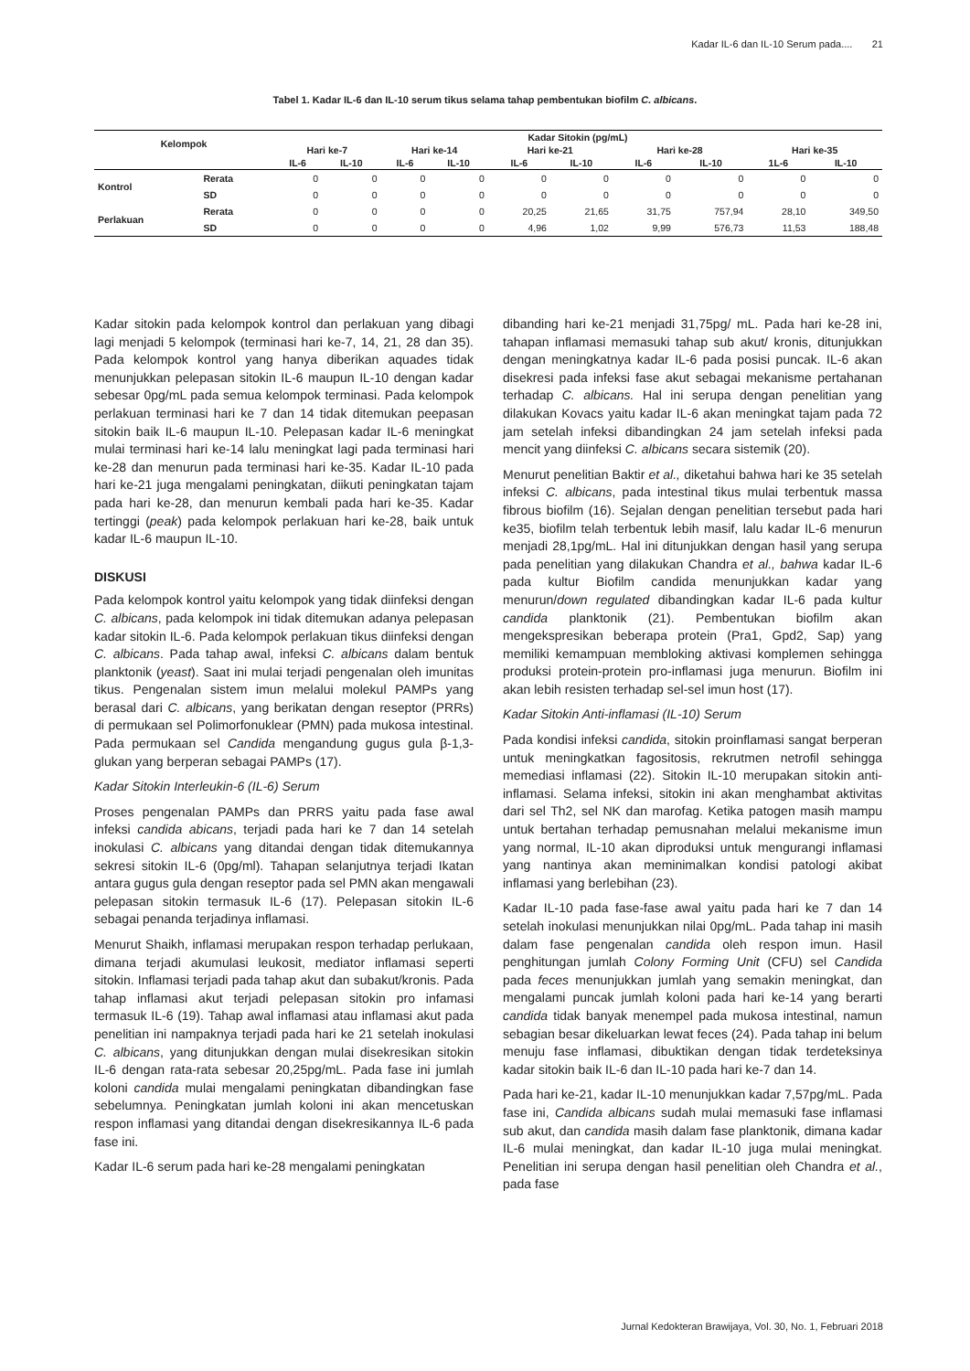Kadar IL-6 dan IL-10 Serum pada.... 21
Tabel 1. Kadar IL-6 dan IL-10 serum tikus selama tahap pembentukan biofilm C. albicans.
| Kelompok | | Kadar Sitokin (pg/mL) | | | | | | | | | |
| --- | --- | --- | --- | --- | --- | --- | --- | --- | --- | --- | --- |
| | | Hari ke-7 | | Hari ke-14 | | Hari ke-21 | | Hari ke-28 | | Hari ke-35 | |
| | | IL-6 | IL-10 | IL-6 | IL-10 | IL-6 | IL-10 | IL-6 | IL-10 | 1L-6 | IL-10 |
| Kontrol | Rerata | 0 | 0 | 0 | 0 | 0 | 0 | 0 | 0 | 0 | 0 |
| | SD | 0 | 0 | 0 | 0 | 0 | 0 | 0 | 0 | 0 | 0 |
| Perlakuan | Rerata | 0 | 0 | 0 | 0 | 20,25 | 21,65 | 31,75 | 757,94 | 28,10 | 349,50 |
| | SD | 0 | 0 | 0 | 0 | 4,96 | 1,02 | 9,99 | 576,73 | 11,53 | 188,48 |
Kadar sitokin pada kelompok kontrol dan perlakuan yang dibagi lagi menjadi 5 kelompok (terminasi hari ke-7, 14, 21, 28 dan 35). Pada kelompok kontrol yang hanya diberikan aquades tidak menunjukkan pelepasan sitokin IL-6 maupun IL-10 dengan kadar sebesar 0pg/mL pada semua kelompok terminasi. Pada kelompok perlakuan terminasi hari ke 7 dan 14 tidak ditemukan peepasan sitokin baik IL-6 maupun IL-10. Pelepasan kadar IL-6 meningkat mulai terminasi hari ke-14 lalu meningkat lagi pada terminasi hari ke-28 dan menurun pada terminasi hari ke-35. Kadar IL-10 pada hari ke-21 juga mengalami peningkatan, diikuti peningkatan tajam pada hari ke-28, dan menurun kembali pada hari ke-35. Kadar tertinggi (peak) pada kelompok perlakuan hari ke-28, baik untuk kadar IL-6 maupun IL-10.
DISKUSI
Pada kelompok kontrol yaitu kelompok yang tidak diinfeksi dengan C. albicans, pada kelompok ini tidak ditemukan adanya pelepasan kadar sitokin IL-6. Pada kelompok perlakuan tikus diinfeksi dengan C. albicans. Pada tahap awal, infeksi C. albicans dalam bentuk planktonik (yeast). Saat ini mulai terjadi pengenalan oleh imunitas tikus. Pengenalan sistem imun melalui molekul PAMPs yang berasal dari C. albicans, yang berikatan dengan reseptor (PRRs) di permukaan sel Polimorfonuklear (PMN) pada mukosa intestinal. Pada permukaan sel Candida mengandung gugus gula β-1,3-glukan yang berperan sebagai PAMPs (17).
Kadar Sitokin Interleukin-6 (IL-6) Serum
Proses pengenalan PAMPs dan PRRS yaitu pada fase awal infeksi candida abicans, terjadi pada hari ke 7 dan 14 setelah inokulasi C. albicans yang ditandai dengan tidak ditemukannya sekresi sitokin IL-6 (0pg/ml). Tahapan selanjutnya terjadi Ikatan antara gugus gula dengan reseptor pada sel PMN akan mengawali pelepasan sitokin termasuk IL-6 (17). Pelepasan sitokin IL-6 sebagai penanda terjadinya inflamasi.
Menurut Shaikh, inflamasi merupakan respon terhadap perlukaan, dimana terjadi akumulasi leukosit, mediator inflamasi seperti sitokin. Inflamasi terjadi pada tahap akut dan subakut/kronis. Pada tahap inflamasi akut terjadi pelepasan sitokin pro infamasi termasuk IL-6 (19). Tahap awal inflamasi atau inflamasi akut pada penelitian ini nampaknya terjadi pada hari ke 21 setelah inokulasi C. albicans, yang ditunjukkan dengan mulai disekresikan sitokin IL-6 dengan rata-rata sebesar 20,25pg/mL. Pada fase ini jumlah koloni candida mulai mengalami peningkatan dibandingkan fase sebelumnya. Peningkatan jumlah koloni ini akan mencetuskan respon inflamasi yang ditandai dengan disekresikannya IL-6 pada fase ini.
Kadar IL-6 serum pada hari ke-28 mengalami peningkatan
dibanding hari ke-21 menjadi 31,75pg/ mL. Pada hari ke-28 ini, tahapan inflamasi memasuki tahap sub akut/ kronis, ditunjukkan dengan meningkatnya kadar IL-6 pada posisi puncak. IL-6 akan disekresi pada infeksi fase akut sebagai mekanisme pertahanan terhadap C. albicans. Hal ini serupa dengan penelitian yang dilakukan Kovacs yaitu kadar IL-6 akan meningkat tajam pada 72 jam setelah infeksi dibandingkan 24 jam setelah infeksi pada mencit yang diinfeksi C. albicans secara sistemik (20).
Menurut penelitian Baktir et al., diketahui bahwa hari ke 35 setelah infeksi C. albicans, pada intestinal tikus mulai terbentuk massa fibrous biofilm (16). Sejalan dengan penelitian tersebut pada hari ke35, biofilm telah terbentuk lebih masif, lalu kadar IL-6 menurun menjadi 28,1pg/mL. Hal ini ditunjukkan dengan hasil yang serupa pada penelitian yang dilakukan Chandra et al., bahwa kadar IL-6 pada kultur Biofilm candida menunjukkan kadar yang menurun/down regulated dibandingkan kadar IL-6 pada kultur candida planktonik (21). Pembentukan biofilm akan mengekspresikan beberapa protein (Pra1, Gpd2, Sap) yang memiliki kemampuan membloking aktivasi komplemen sehingga produksi protein-protein pro-inflamasi juga menurun. Biofilm ini akan lebih resisten terhadap sel-sel imun host (17).
Kadar Sitokin Anti-inflamasi (IL-10) Serum
Pada kondisi infeksi candida, sitokin proinflamasi sangat berperan untuk meningkatkan fagositosis, rekrutmen netrofil sehingga memediasi inflamasi (22). Sitokin IL-10 merupakan sitokin anti-inflamasi. Selama infeksi, sitokin ini akan menghambat aktivitas dari sel Th2, sel NK dan marofag. Ketika patogen masih mampu untuk bertahan terhadap pemusnahan melalui mekanisme imun yang normal, IL-10 akan diproduksi untuk mengurangi inflamasi yang nantinya akan meminimalkan kondisi patologi akibat inflamasi yang berlebihan (23).
Kadar IL-10 pada fase-fase awal yaitu pada hari ke 7 dan 14 setelah inokulasi menunjukkan nilai 0pg/mL. Pada tahap ini masih dalam fase pengenalan candida oleh respon imun. Hasil penghitungan jumlah Colony Forming Unit (CFU) sel Candida pada feces menunjukkan jumlah yang semakin meningkat, dan mengalami puncak jumlah koloni pada hari ke-14 yang berarti candida tidak banyak menempel pada mukosa intestinal, namun sebagian besar dikeluarkan lewat feces (24). Pada tahap ini belum menuju fase inflamasi, dibuktikan dengan tidak terdeteksinya kadar sitokin baik IL-6 dan IL-10 pada hari ke-7 dan 14.
Pada hari ke-21, kadar IL-10 menunjukkan kadar 7,57pg/mL. Pada fase ini, Candida albicans sudah mulai memasuki fase inflamasi sub akut, dan candida masih dalam fase planktonik, dimana kadar IL-6 mulai meningkat, dan kadar IL-10 juga mulai meningkat. Penelitian ini serupa dengan hasil penelitian oleh Chandra et al., pada fase
Jurnal Kedokteran Brawijaya, Vol. 30, No. 1, Februari 2018